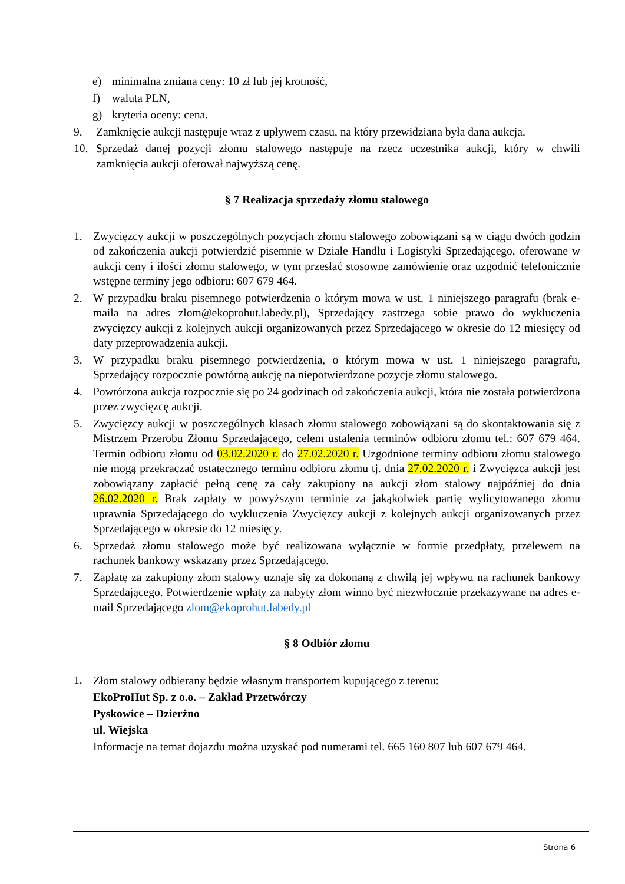e) minimalna zmiana ceny: 10 zł lub jej krotność,
f) waluta PLN,
g) kryteria oceny: cena.
9. Zamknięcie aukcji następuje wraz z upływem czasu, na który przewidziana była dana aukcja.
10. Sprzedaż danej pozycji złomu stalowego następuje na rzecz uczestnika aukcji, który w chwili zamknięcia aukcji oferował najwyższą cenę.
§ 7 Realizacja sprzedaży złomu stalowego
1. Zwycięzcy aukcji w poszczególnych pozycjach złomu stalowego zobowiązani są w ciągu dwóch godzin od zakończenia aukcji potwierdzić pisemnie w Dziale Handlu i Logistyki Sprzedającego, oferowane w aukcji ceny i ilości złomu stalowego, w tym przesłać stosowne zamówienie oraz uzgodnić telefonicznie wstępne terminy jego odbioru: 607 679 464.
2. W przypadku braku pisemnego potwierdzenia o którym mowa w ust. 1 niniejszego paragrafu (brak e-maila na adres zlom@ekoprohut.labedy.pl), Sprzedający zastrzega sobie prawo do wykluczenia zwycięzcy aukcji z kolejnych aukcji organizowanych przez Sprzedającego w okresie do 12 miesięcy od daty przeprowadzenia aukcji.
3. W przypadku braku pisemnego potwierdzenia, o którym mowa w ust. 1 niniejszego paragrafu, Sprzedający rozpocznie powtórną aukcję na niepotwierdzone pozycje złomu stalowego.
4. Powtórzona aukcja rozpocznie się po 24 godzinach od zakończenia aukcji, która nie została potwierdzona przez zwycięzcę aukcji.
5. Zwycięzcy aukcji w poszczególnych klasach złomu stalowego zobowiązani są do skontaktowania się z Mistrzem Przerobu Złomu Sprzedającego, celem ustalenia terminów odbioru złomu tel.: 607 679 464. Termin odbioru złomu od 03.02.2020 r. do 27.02.2020 r. Uzgodnione terminy odbioru złomu stalowego nie mogą przekraczać ostatecznego terminu odbioru złomu tj. dnia 27.02.2020 r. i Zwycięzca aukcji jest zobowiązany zapłacić pełną cenę za cały zakupiony na aukcji złom stalowy najpóźniej do dnia 26.02.2020 r. Brak zapłaty w powyższym terminie za jakąkolwiek partię wylicytowanego złomu uprawnia Sprzedającego do wykluczenia Zwycięzcy aukcji z kolejnych aukcji organizowanych przez Sprzedającego w okresie do 12 miesięcy.
6. Sprzedaż złomu stalowego może być realizowana wyłącznie w formie przedpłaty, przelewem na rachunek bankowy wskazany przez Sprzedającego.
7. Zapłatę za zakupiony złom stalowy uznaje się za dokonaną z chwilą jej wpływu na rachunek bankowy Sprzedającego. Potwierdzenie wpłaty za nabyty złom winno być niezwłocznie przekazywane na adres e-mail Sprzedającego zlom@ekoprohut.labedy.pl
§ 8 Odbiór złomu
1. Złom stalowy odbierany będzie własnym transportem kupującego z terenu:
EkoProHut Sp. z o.o. – Zakład Przetwórczy
Pyskowice – Dzierżno
ul. Wiejska
Informacje na temat dojazdu można uzyskać pod numerami tel. 665 160 807 lub 607 679 464.
Strona 6